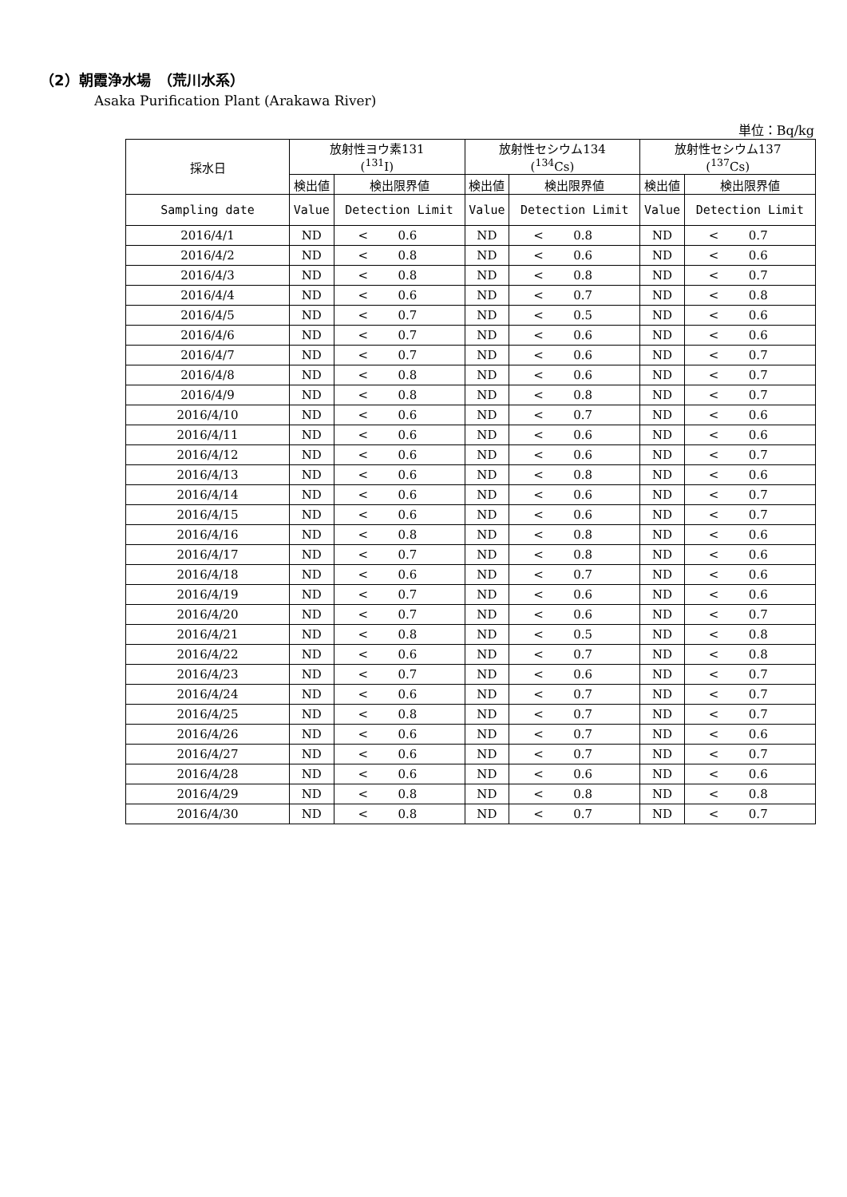（2）朝霞浄水場　（荒川水系）
Asaka Purification Plant (Arakawa River)
単位：Bq/kg
| 採水日 | 放射性ヨウ素131 (<sup>131</sup>I) | | 放射性セシウム134 (<sup>134</sup>Cs) | | 放射性セシウム137 (<sup>137</sup>Cs) | |
| --- | --- | --- | --- | --- | --- | --- |
| | 検出値 | 検出限界値 | 検出値 | 検出限界値 | 検出値 | 検出限界値 |
| Sampling date | Value | Detection Limit | Value | Detection Limit | Value | Detection Limit |
| 2016/4/1 | ND | < 0.6 | ND | < 0.8 | ND | < 0.7 |
| 2016/4/2 | ND | < 0.8 | ND | < 0.6 | ND | < 0.6 |
| 2016/4/3 | ND | < 0.8 | ND | < 0.8 | ND | < 0.7 |
| 2016/4/4 | ND | < 0.6 | ND | < 0.7 | ND | < 0.8 |
| 2016/4/5 | ND | < 0.7 | ND | < 0.5 | ND | < 0.6 |
| 2016/4/6 | ND | < 0.7 | ND | < 0.6 | ND | < 0.6 |
| 2016/4/7 | ND | < 0.7 | ND | < 0.6 | ND | < 0.7 |
| 2016/4/8 | ND | < 0.8 | ND | < 0.6 | ND | < 0.7 |
| 2016/4/9 | ND | < 0.8 | ND | < 0.8 | ND | < 0.7 |
| 2016/4/10 | ND | < 0.6 | ND | < 0.7 | ND | < 0.6 |
| 2016/4/11 | ND | < 0.6 | ND | < 0.6 | ND | < 0.6 |
| 2016/4/12 | ND | < 0.6 | ND | < 0.6 | ND | < 0.7 |
| 2016/4/13 | ND | < 0.6 | ND | < 0.8 | ND | < 0.6 |
| 2016/4/14 | ND | < 0.6 | ND | < 0.6 | ND | < 0.7 |
| 2016/4/15 | ND | < 0.6 | ND | < 0.6 | ND | < 0.7 |
| 2016/4/16 | ND | < 0.8 | ND | < 0.8 | ND | < 0.6 |
| 2016/4/17 | ND | < 0.7 | ND | < 0.8 | ND | < 0.6 |
| 2016/4/18 | ND | < 0.6 | ND | < 0.7 | ND | < 0.6 |
| 2016/4/19 | ND | < 0.7 | ND | < 0.6 | ND | < 0.6 |
| 2016/4/20 | ND | < 0.7 | ND | < 0.6 | ND | < 0.7 |
| 2016/4/21 | ND | < 0.8 | ND | < 0.5 | ND | < 0.8 |
| 2016/4/22 | ND | < 0.6 | ND | < 0.7 | ND | < 0.8 |
| 2016/4/23 | ND | < 0.7 | ND | < 0.6 | ND | < 0.7 |
| 2016/4/24 | ND | < 0.6 | ND | < 0.7 | ND | < 0.7 |
| 2016/4/25 | ND | < 0.8 | ND | < 0.7 | ND | < 0.7 |
| 2016/4/26 | ND | < 0.6 | ND | < 0.7 | ND | < 0.6 |
| 2016/4/27 | ND | < 0.6 | ND | < 0.7 | ND | < 0.7 |
| 2016/4/28 | ND | < 0.6 | ND | < 0.6 | ND | < 0.6 |
| 2016/4/29 | ND | < 0.8 | ND | < 0.8 | ND | < 0.8 |
| 2016/4/30 | ND | < 0.8 | ND | < 0.7 | ND | < 0.7 |